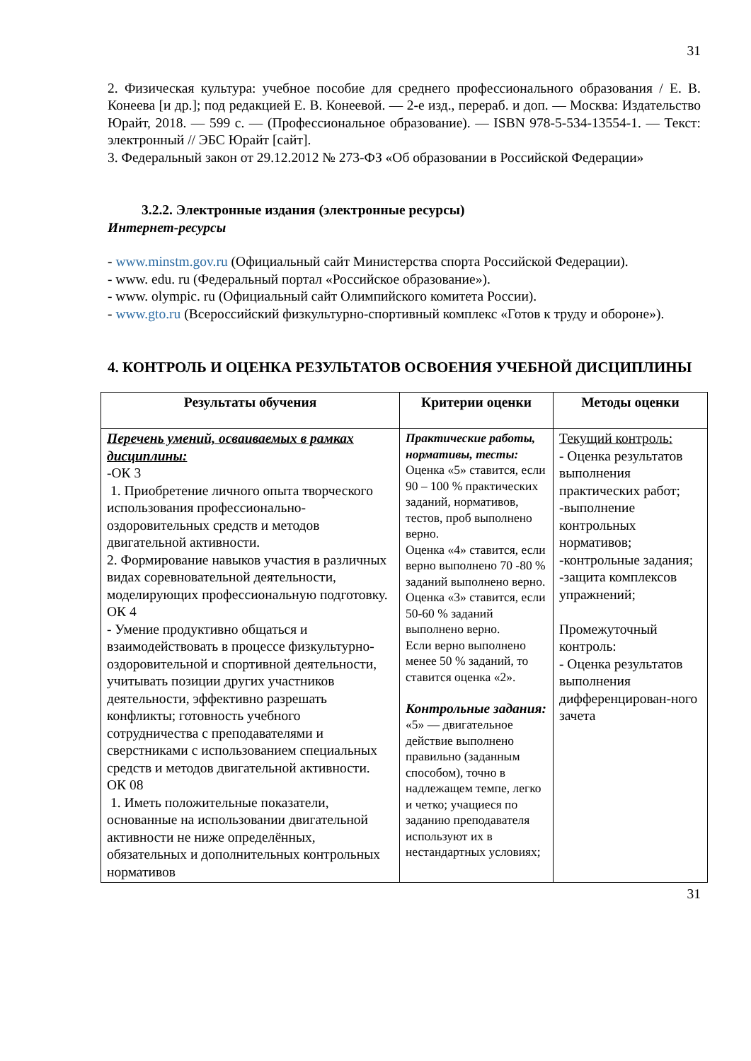31
2. Физическая культура: учебное пособие для среднего профессионального образования / Е. В. Конеева [и др.]; под редакцией Е. В. Конеевой. — 2-е изд., перераб. и доп. — Москва: Издательство Юрайт, 2018. — 599 с. — (Профессиональное образование). — ISBN 978-5-534-13554-1. — Текст: электронный // ЭБС Юрайт [сайт].
3. Федеральный закон от 29.12.2012 № 273-ФЗ «Об образовании в Российской Федерации»
3.2.2. Электронные издания (электронные ресурсы)
Интернет-ресурсы
- www.minstm.gov.ru (Официальный сайт Министерства спорта Российской Федерации).
- www. edu. ru (Федеральный портал «Российское образование»).
- www. olympic. ru (Официальный сайт Олимпийского комитета России).
- www.gto.ru (Всероссийский физкультурно-спортивный комплекс «Готов к труду и обороне»).
4. КОНТРОЛЬ И ОЦЕНКА РЕЗУЛЬТАТОВ ОСВОЕНИЯ УЧЕБНОЙ ДИСЦИПЛИНЫ
| Результаты обучения | Критерии оценки | Методы оценки |
| --- | --- | --- |
| Перечень умений, осваиваемых в рамках дисциплины: -ОК 3 1. Приобретение личного опыта творческого использования профессионально-оздоровительных средств и методов двигательной активности. 2. Формирование навыков участия в различных видах соревновательной деятельности, моделирующих профессиональную подготовку. ОК 4 - Умение продуктивно общаться и взаимодействовать в процессе физкультурно-оздоровительной и спортивной деятельности, учитывать позиции других участников деятельности, эффективно разрешать конфликты; готовность учебного сотрудничества с преподавателями и сверстниками с использованием специальных средств и методов двигательной активности. ОК 08 1. Иметь положительные показатели, основанные на использовании двигательной активности не ниже определённых, обязательных и дополнительных контрольных нормативов | Практические работы, нормативы, тесты: Оценка «5» ставится, если 90 – 100 % практических заданий, нормативов, тестов, проб выполнено верно. Оценка «4» ставится, если верно выполнено 70 -80 % заданий выполнено верно. Оценка «3» ставится, если 50-60 % заданий выполнено верно. Если верно выполнено менее 50 % заданий, то ставится оценка «2». Контрольные задания: «5» — двигательное действие выполнено правильно (заданным способом), точно в надлежащем темпе, легко и четко; учащиеся по заданию преподавателя используют их в нестандартных условиях; | Текущий контроль: - Оценка результатов выполнения практических работ; -выполнение контрольных нормативов; -контрольные задания; -защита комплексов упражнений; Промежуточный контроль: - Оценка результатов выполнения дифференцирован-ного зачета |
31